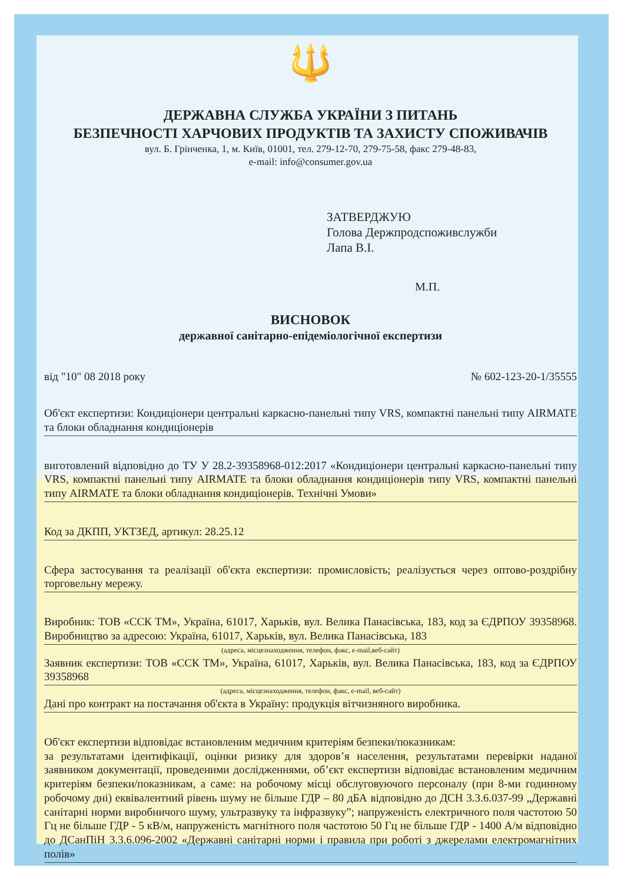🔱
ДЕРЖАВНА СЛУЖБА УКРАЇНИ З ПИТАНЬ
БЕЗПЕЧНОСТІ ХАРЧОВИХ ПРОДУКТІВ ТА ЗАХИСТУ СПОЖИВАЧІВ
вул. Б. Грінченка, 1, м. Київ, 01001, тел. 279-12-70, 279-75-58, факс 279-48-83,
e-mail: info@consumer.gov.ua
ЗАТВЕРДЖУЮ
Голова Держпродспоживслужби
Лапа В.І.
М.П.
ВИСНОВОК
державної санітарно-епідеміологічної експертизи
від "10" 08 2018 року № 602-123-20-1/35555
Об'єкт експертизи: Кондиціонери центральні каркасно-панельні типу VRS, компактні панельні типу AIRMATE та блоки обладнання кондиціонерів
виготовлений відповідно до ТУ У 28.2-39358968-012:2017 «Кондиціонери центральні каркасно-панельні типу VRS, компактні панельні типу AIRMATE та блоки обладнання кондиціонерів типу VRS, компактні панельні типу AIRMATE та блоки обладнання кондиціонерів. Технічні Умови»
Код за ДКПП, УКТЗЕД, артикул: 28.25.12
Сфера застосування та реалізації об'єкта експертизи: промисловість; реалізується через оптово-роздрібну торговельну мережу.
Виробник: ТОВ «ССК ТМ», Україна, 61017, Харьків, вул. Велика Панасівська, 183, код за ЄДРПОУ 39358968. Виробництво за адресою: Україна, 61017, Харьків, вул. Велика Панасівська, 183
(адреса, місцезнаходження, телефон, факс, e-mail,веб-сайт)
Заявник експертизи: ТОВ «ССК ТМ», Україна, 61017, Харьків, вул. Велика Панасівська, 183, код за ЄДРПОУ 39358968
(адреса, місцезнаходження, телефон, факс, e-mail, веб-сайт)
Дані про контракт на постачання об'єкта в Україну: продукція вітчизняного виробника.
Об'єкт експертизи відповідає встановленим медичним критеріям безпеки/показникам:
за результатами ідентифікації, оцінки ризику для здоров’я населення, результатами перевірки наданої заявником документації, проведеними дослідженнями, об’єкт експертизи відповідає встановленим медичним критеріям безпеки/показникам, а саме: на робочому місці обслуговуючого персоналу (при 8-ми годинному робочому дні) еквівалентний рівень шуму не більше ГДР – 80 дБА відповідно до ДСН 3.3.6.037-99 „Державні санітарні норми виробничого шуму, ультразвуку та інфразвуку”; напруженість електричного поля частотою 50 Гц не більше ГДР - 5 кВ/м, напруженість магнітного поля частотою 50 Гц не більше ГДР - 1400 А/м відповідно до ДСанПіН 3.3.6.096-2002 «Державні санітарні норми і правила при роботі з джерелами електромагнітних полів»